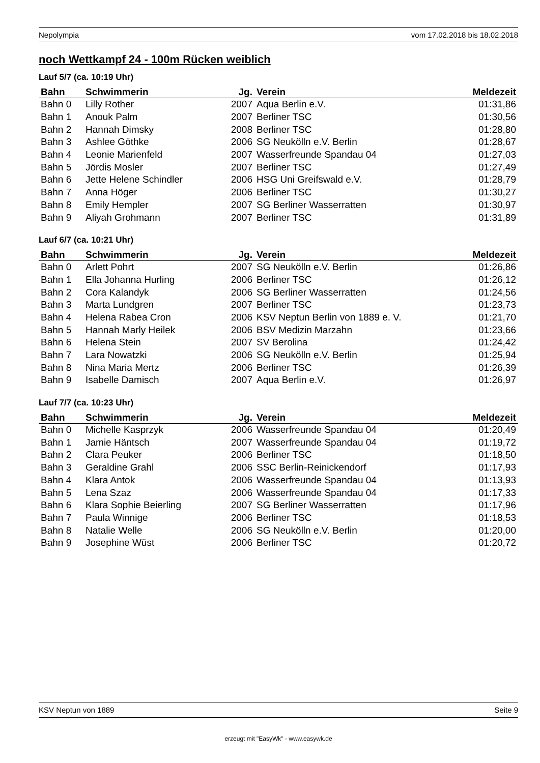Nepolympia vom 17.02.2018 bis 18.02.2018
noch Wettkampf 24 - 100m Rücken weiblich
Lauf 5/7 (ca. 10:19 Uhr)
| Bahn | Schwimmerin | Jg. | Verein | Meldezeit |
| --- | --- | --- | --- | --- |
| Bahn 0 | Lilly Rother | 2007 | Aqua Berlin e.V. | 01:31,86 |
| Bahn 1 | Anouk Palm | 2007 | Berliner TSC | 01:30,56 |
| Bahn 2 | Hannah Dimsky | 2008 | Berliner TSC | 01:28,80 |
| Bahn 3 | Ashlee Göthke | 2006 | SG Neukölln e.V. Berlin | 01:28,67 |
| Bahn 4 | Leonie Marienfeld | 2007 | Wasserfreunde Spandau 04 | 01:27,03 |
| Bahn 5 | Jördis Mosler | 2007 | Berliner TSC | 01:27,49 |
| Bahn 6 | Jette Helene Schindler | 2006 | HSG Uni Greifswald e.V. | 01:28,79 |
| Bahn 7 | Anna Höger | 2006 | Berliner TSC | 01:30,27 |
| Bahn 8 | Emily Hempler | 2007 | SG Berliner Wasserratten | 01:30,97 |
| Bahn 9 | Aliyah Grohmann | 2007 | Berliner TSC | 01:31,89 |
Lauf 6/7 (ca. 10:21 Uhr)
| Bahn | Schwimmerin | Jg. | Verein | Meldezeit |
| --- | --- | --- | --- | --- |
| Bahn 0 | Arlett Pohrt | 2007 | SG Neukölln e.V. Berlin | 01:26,86 |
| Bahn 1 | Ella Johanna Hurling | 2006 | Berliner TSC | 01:26,12 |
| Bahn 2 | Cora Kalandyk | 2006 | SG Berliner Wasserratten | 01:24,56 |
| Bahn 3 | Marta Lundgren | 2007 | Berliner TSC | 01:23,73 |
| Bahn 4 | Helena Rabea Cron | 2006 | KSV Neptun Berlin von 1889 e. V. | 01:21,70 |
| Bahn 5 | Hannah Marly Heilek | 2006 | BSV Medizin Marzahn | 01:23,66 |
| Bahn 6 | Helena Stein | 2007 | SV Berolina | 01:24,42 |
| Bahn 7 | Lara Nowatzki | 2006 | SG Neukölln e.V. Berlin | 01:25,94 |
| Bahn 8 | Nina Maria Mertz | 2006 | Berliner TSC | 01:26,39 |
| Bahn 9 | Isabelle Damisch | 2007 | Aqua Berlin e.V. | 01:26,97 |
Lauf 7/7 (ca. 10:23 Uhr)
| Bahn | Schwimmerin | Jg. | Verein | Meldezeit |
| --- | --- | --- | --- | --- |
| Bahn 0 | Michelle Kasprzyk | 2006 | Wasserfreunde Spandau 04 | 01:20,49 |
| Bahn 1 | Jamie Häntsch | 2007 | Wasserfreunde Spandau 04 | 01:19,72 |
| Bahn 2 | Clara Peuker | 2006 | Berliner TSC | 01:18,50 |
| Bahn 3 | Geraldine Grahl | 2006 | SSC Berlin-Reinickendorf | 01:17,93 |
| Bahn 4 | Klara Antok | 2006 | Wasserfreunde Spandau 04 | 01:13,93 |
| Bahn 5 | Lena Szaz | 2006 | Wasserfreunde Spandau 04 | 01:17,33 |
| Bahn 6 | Klara Sophie Beierling | 2007 | SG Berliner Wasserratten | 01:17,96 |
| Bahn 7 | Paula Winnige | 2006 | Berliner TSC | 01:18,53 |
| Bahn 8 | Natalie Welle | 2006 | SG Neukölln e.V. Berlin | 01:20,00 |
| Bahn 9 | Josephine Wüst | 2006 | Berliner TSC | 01:20,72 |
KSV Neptun von 1889 Seite 9
erzeugt mit "EasyWk" - www.easywk.de